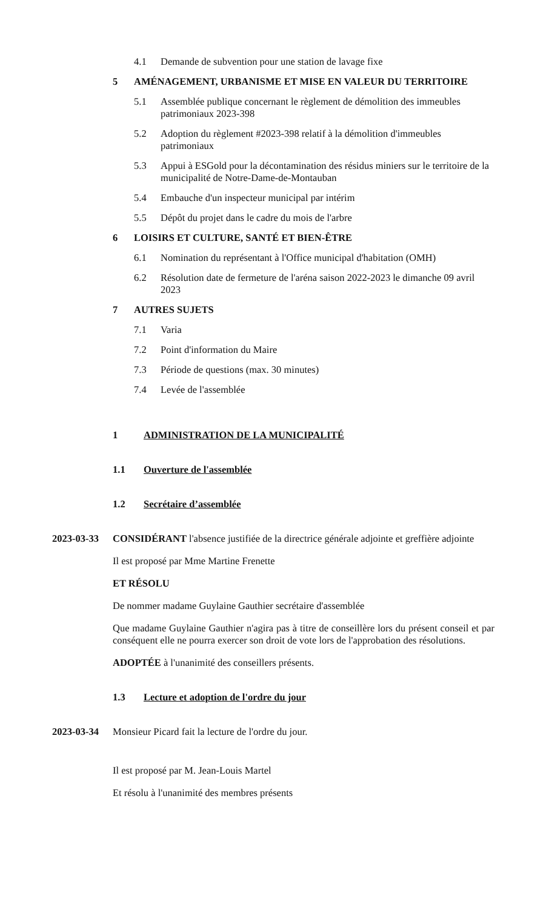4.1 Demande de subvention pour une station de lavage fixe
5 AMÉNAGEMENT, URBANISME ET MISE EN VALEUR DU TERRITOIRE
5.1 Assemblée publique concernant le règlement de démolition des immeubles patrimoniaux 2023-398
5.2 Adoption du règlement #2023-398 relatif à la démolition d'immeubles patrimoniaux
5.3 Appui à ESGold pour la décontamination des résidus miniers sur le territoire de la municipalité de Notre-Dame-de-Montauban
5.4 Embauche d'un inspecteur municipal par intérim
5.5 Dépôt du projet dans le cadre du mois de l'arbre
6 LOISIRS ET CULTURE, SANTÉ ET BIEN-ÊTRE
6.1 Nomination du représentant à l'Office municipal d'habitation (OMH)
6.2 Résolution date de fermeture de l'aréna saison 2022-2023 le dimanche 09 avril 2023
7 AUTRES SUJETS
7.1 Varia
7.2 Point d'information du Maire
7.3 Période de questions (max. 30 minutes)
7.4 Levée de l'assemblée
1 ADMINISTRATION DE LA MUNICIPALITÉ
1.1 Ouverture de l'assemblée
1.2 Secrétaire d’assemblée
2023-03-33 CONSIDÉRANT l'absence justifiée de la directrice générale adjointe et greffière adjointe
Il est proposé par Mme Martine Frenette
ET RÉSOLU
De nommer madame Guylaine Gauthier secrétaire d'assemblée
Que madame Guylaine Gauthier n'agira pas à titre de conseillère lors du présent conseil et par conséquent elle ne pourra exercer son droit de vote lors de l'approbation des résolutions.
ADOPTÉE à l'unanimité des conseillers présents.
1.3 Lecture et adoption de l'ordre du jour
2023-03-34 Monsieur Picard fait la lecture de l'ordre du jour.
Il est proposé par M. Jean-Louis Martel
Et résolu à l'unanimité des membres présents